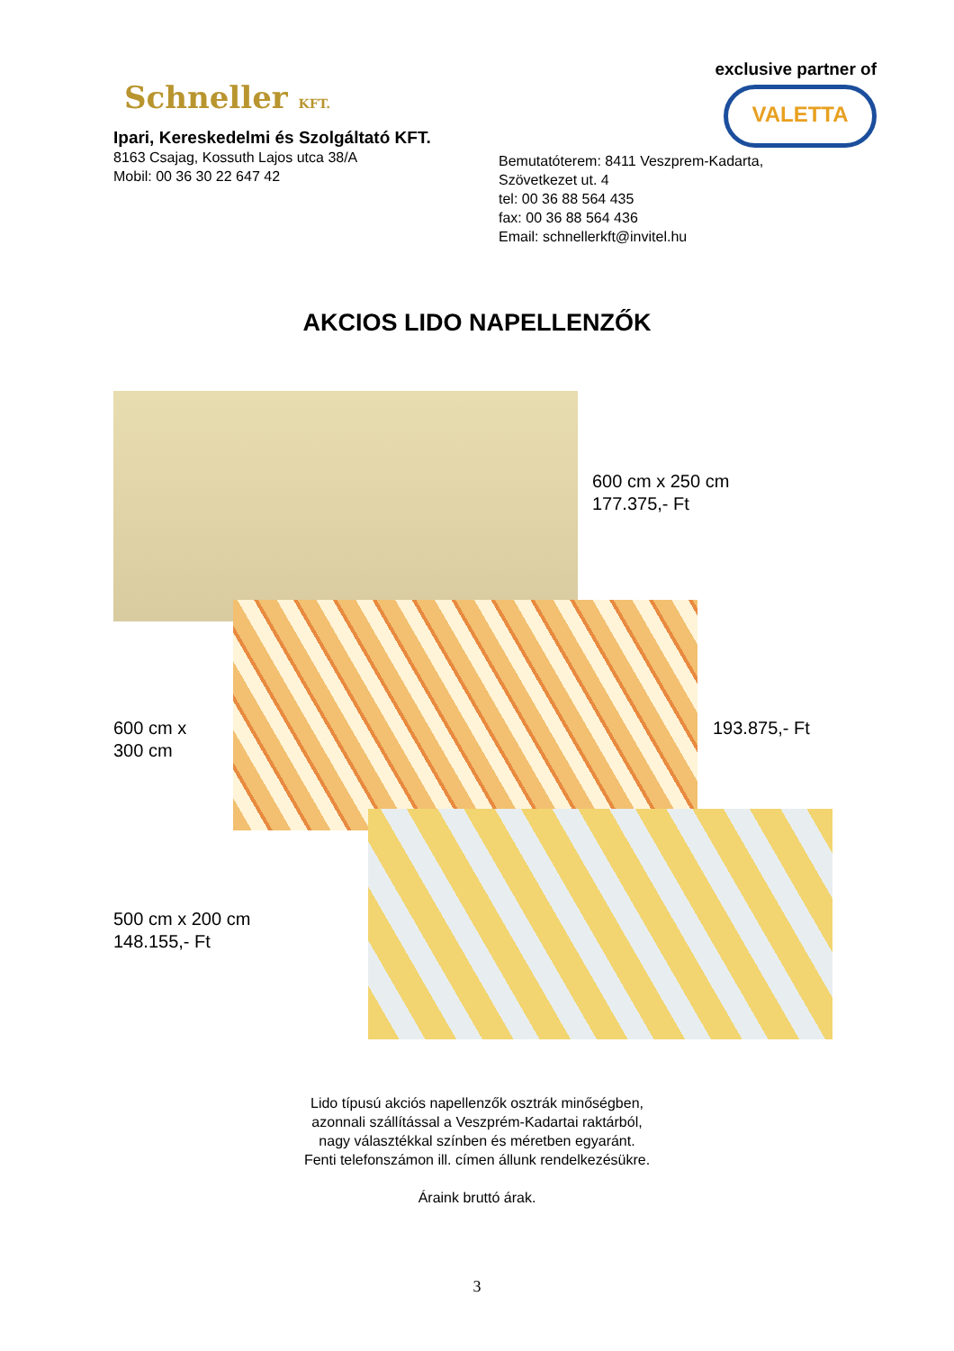Schneller KFT.
Ipari, Kereskedelmi és Szolgáltató KFT.
8163 Csajag, Kossuth Lajos utca 38/A
Mobil: 00 36 30 22 647 42
exclusive partner of
VALETTA
Bemutatóterem: 8411 Veszprem-Kadarta,
Szövetkezet ut. 4
tel: 00 36 88 564 435
fax: 00 36 88 564 436
Email: schnellerkft@invitel.hu
AKCIOS LIDO NAPELLENZŐK
600 cm x 250 cm
177.375,- Ft
600 cm x
300 cm
193.875,- Ft
500 cm x 200 cm
148.155,- Ft
Lido típusú akciós napellenzők osztrák minőségben,
azonnali szállítással a Veszprém-Kadartai raktárból,
nagy választékkal színben és méretben egyaránt.
Fenti telefonszámon ill. címen állunk rendelkezésükre.
Áraink bruttó árak.
3